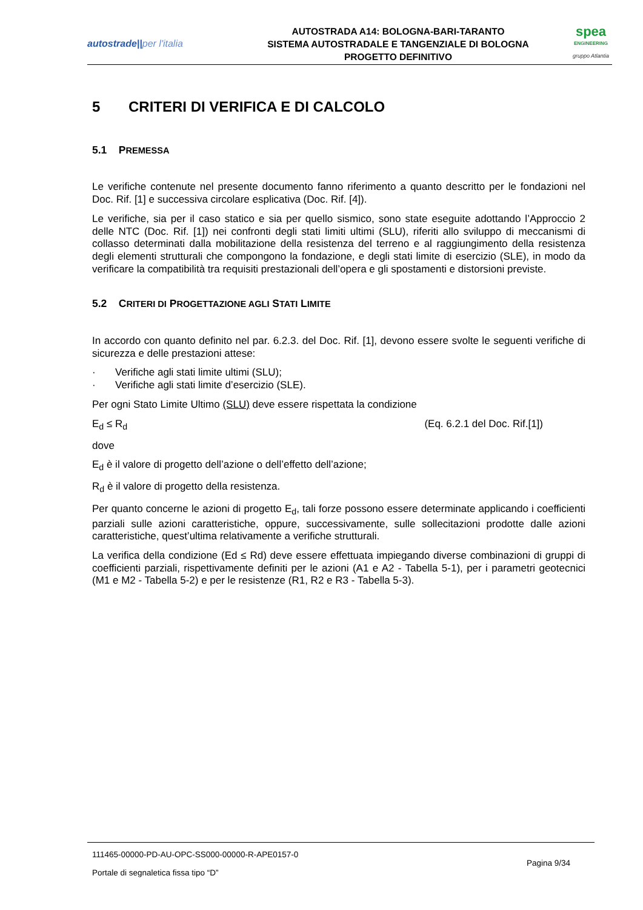autostrade||per l'italia
AUTOSTRADA A14: BOLOGNA-BARI-TARANTO
SISTEMA AUTOSTRADALE E TANGENZIALE DI BOLOGNA
PROGETTO DEFINITIVO
spea
ENGINEERING
gruppo Atlantia
5 CRITERI DI VERIFICA E DI CALCOLO
5.1 PREMESSA
Le verifiche contenute nel presente documento fanno riferimento a quanto descritto per le fondazioni nel Doc. Rif. [1] e successiva circolare esplicativa (Doc. Rif. [4]).
Le verifiche, sia per il caso statico e sia per quello sismico, sono state eseguite adottando l’Approccio 2 delle NTC (Doc. Rif. [1]) nei confronti degli stati limiti ultimi (SLU), riferiti allo sviluppo di meccanismi di collasso determinati dalla mobilitazione della resistenza del terreno e al raggiungimento della resistenza degli elementi strutturali che compongono la fondazione, e degli stati limite di esercizio (SLE), in modo da verificare la compatibilità tra requisiti prestazionali dell’opera e gli spostamenti e distorsioni previste.
5.2 CRITERI DI PROGETTAZIONE AGLI STATI LIMITE
In accordo con quanto definito nel par. 6.2.3. del Doc. Rif. [1], devono essere svolte le seguenti verifiche di sicurezza e delle prestazioni attese:
· Verifiche agli stati limite ultimi (SLU);
· Verifiche agli stati limite d’esercizio (SLE).
Per ogni Stato Limite Ultimo (SLU) deve essere rispettata la condizione
E<sub>d</sub> ≤ R<sub>d</sub> (Eq. 6.2.1 del Doc. Rif.[1])
dove
E<sub>d</sub> è il valore di progetto dell’azione o dell’effetto dell’azione;
R<sub>d</sub> è il valore di progetto della resistenza.
Per quanto concerne le azioni di progetto E<sub>d</sub>, tali forze possono essere determinate applicando i coefficienti parziali sulle azioni caratteristiche, oppure, successivamente, sulle sollecitazioni prodotte dalle azioni caratteristiche, quest’ultima relativamente a verifiche strutturali.
La verifica della condizione (Ed ≤ Rd) deve essere effettuata impiegando diverse combinazioni di gruppi di coefficienti parziali, rispettivamente definiti per le azioni (A1 e A2 - Tabella 5-1), per i parametri geotecnici (M1 e M2 - Tabella 5-2) e per le resistenze (R1, R2 e R3 - Tabella 5-3).
111465-00000-PD-AU-OPC-SS000-00000-R-APE0157-0
Portale di segnaletica fissa tipo “D”
Pagina 9/34